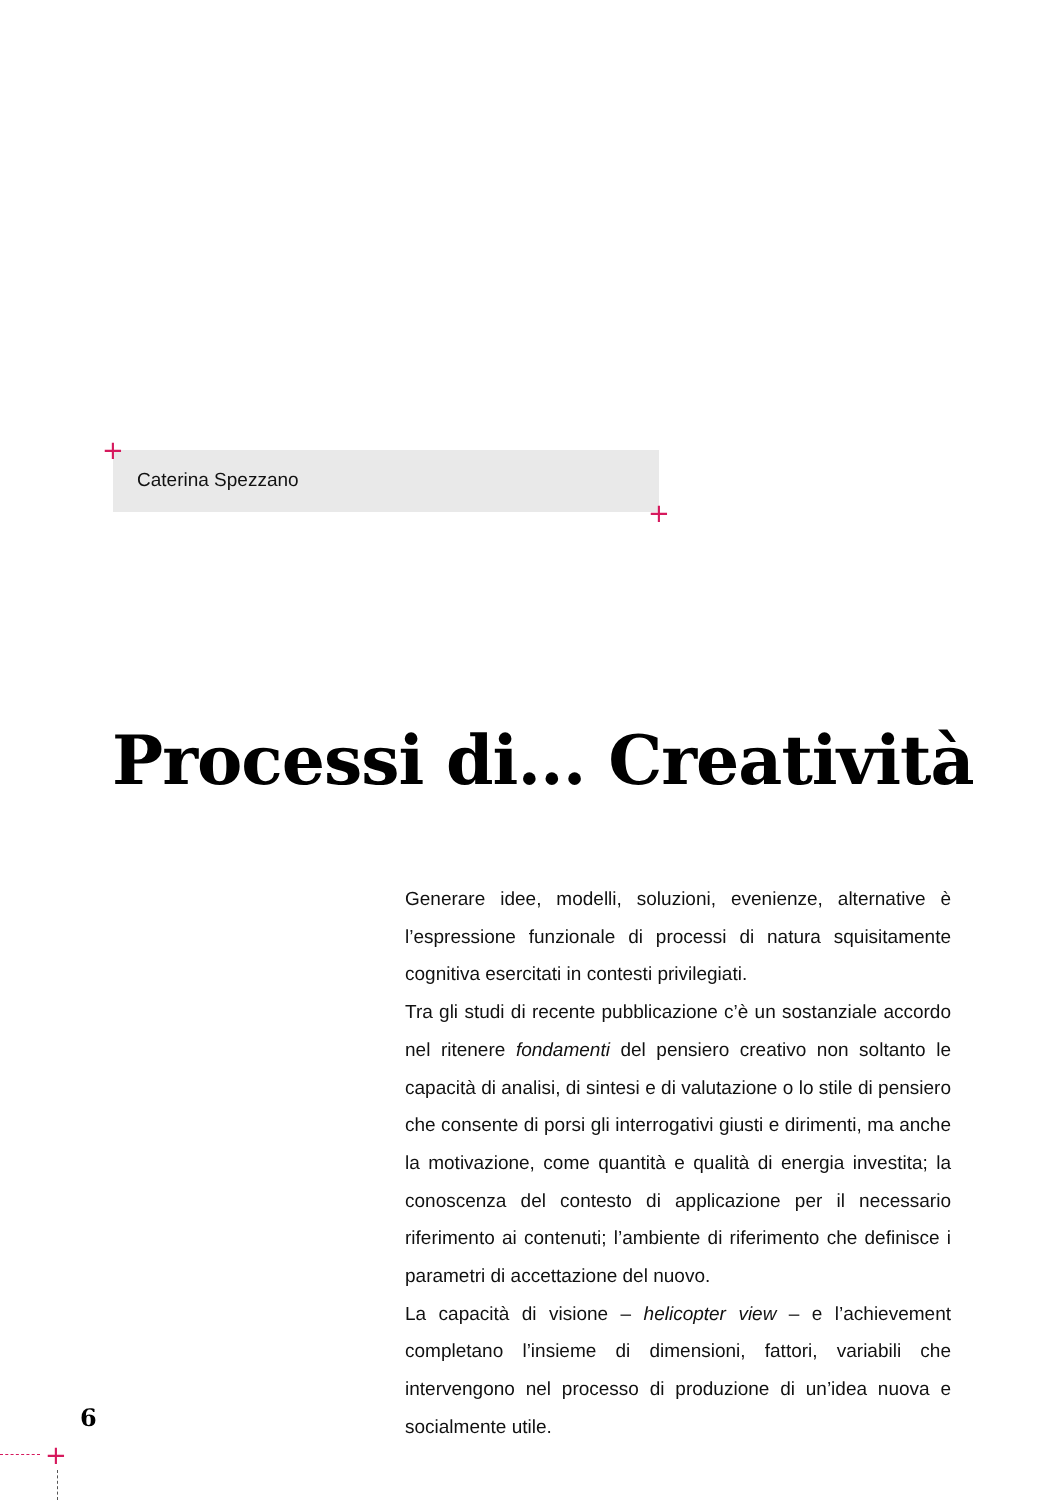Caterina Spezzano
+
+
Processi di... Creatività
Generare idee, modelli, soluzioni, evenienze, alternative è l’espressione funzionale di processi di natura squisitamente cognitiva esercitati in contesti privilegiati.
Tra gli studi di recente pubblicazione c’è un sostanziale accordo nel ritenere fondamenti del pensiero creativo non soltanto le capacità di analisi, di sintesi e di valutazione o lo stile di pensiero che consente di porsi gli interrogativi giusti e dirimenti, ma anche la motivazione, come quantità e qualità di energia investita; la conoscenza del contesto di applicazione per il necessario riferimento ai contenuti; l’ambiente di riferimento che definisce i parametri di accettazione del nuovo.
La capacità di visione – helicopter view – e l’achievement completano l’insieme di dimensioni, fattori, variabili che intervengono nel processo di produzione di un’idea nuova e socialmente utile.
6
+